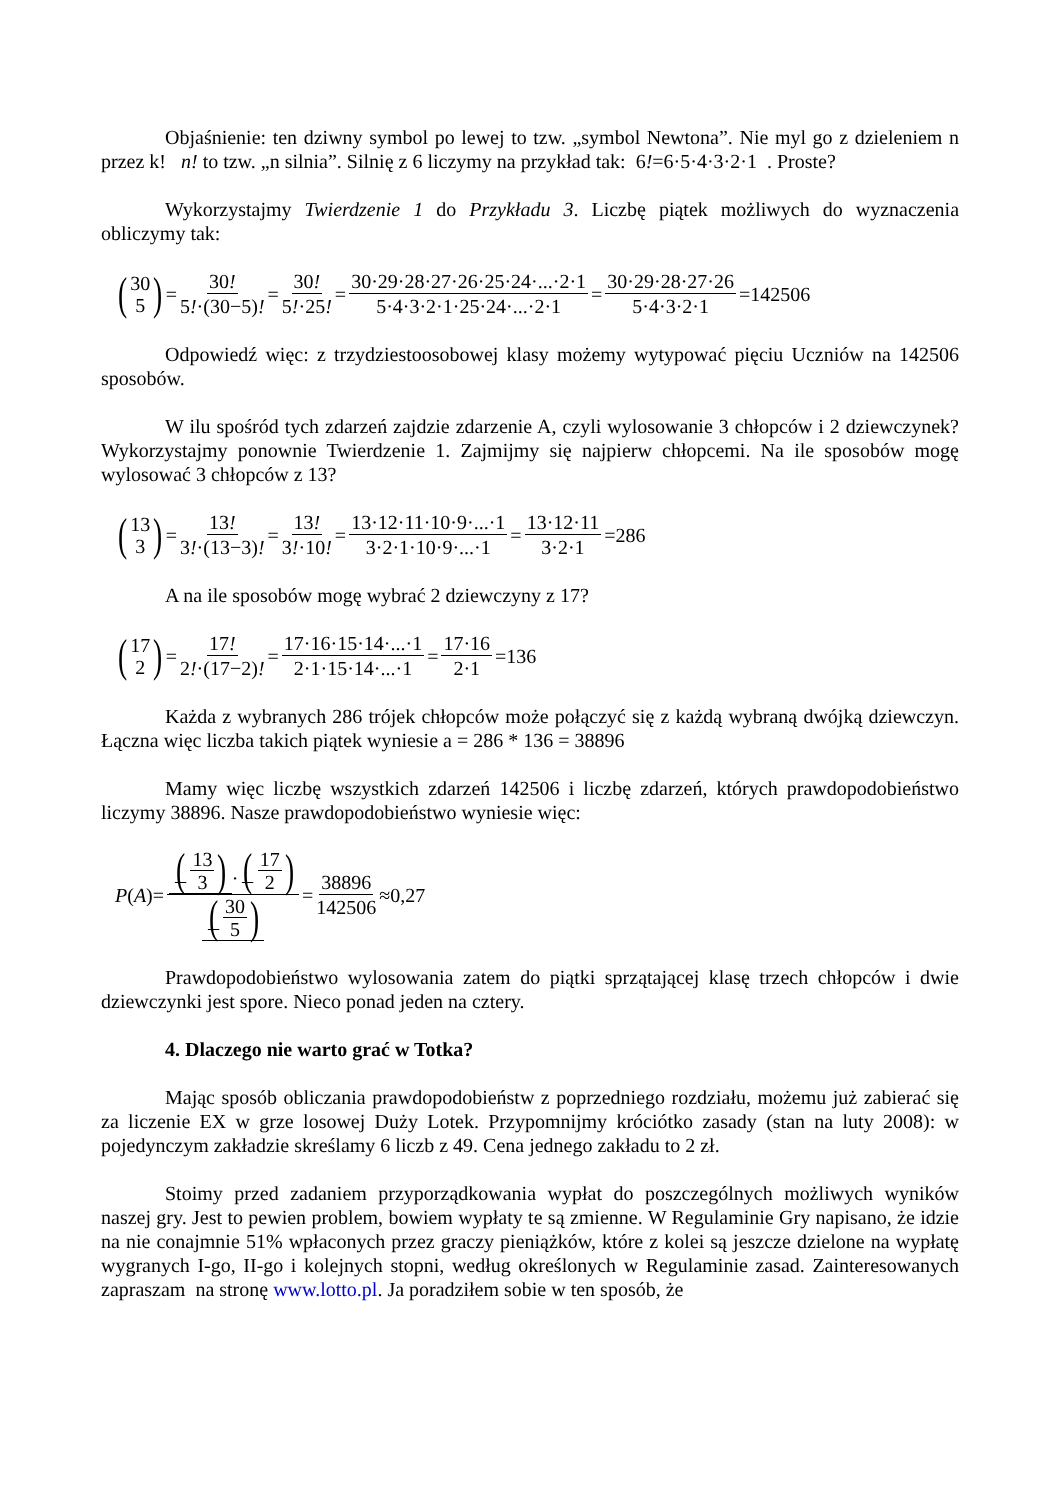Objaśnienie: ten dziwny symbol po lewej to tzw. „symbol Newtona”. Nie myl go z dzieleniem n przez k! n! to tzw. „n silnia”. Silnię z 6 liczymy na przykład tak: 6!=6·5·4·3·2·1 . Proste?
Wykorzystajmy Twierdzenie 1 do Przykładu 3. Liczbę piątek możliwych do wyznaczenia obliczymy tak:
(30 5) = 30! 5!·(30−5)! = 30! 5!·25! = 30·29·28·27·26·25·24·...·2·1 5·4·3·2·1·25·24·...·2·1 = 30·29·28·27·26 5·4·3·2·1 =142506
Odpowiedź więc: z trzydziestoosobowej klasy możemy wytypować pięciu Uczniów na 142506 sposobów.
W ilu spośród tych zdarzeń zajdzie zdarzenie A, czyli wylosowanie 3 chłopców i 2 dziewczynek? Wykorzystajmy ponownie Twierdzenie 1. Zajmijmy się najpierw chłopcemi. Na ile sposobów mogę wylosować 3 chłopców z 13?
(13 3) = 13! 3!·(13−3)! = 13! 3!·10! = 13·12·11·10·9·...·1 3·2·1·10·9·...·1 = 13·12·11 3·2·1 =286
A na ile sposobów mogę wybrać 2 dziewczyny z 17?
(17 2) = 17! 2!·(17−2)! = 17·16·15·14·...·1 2·1·15·14·...·1 = 17·16 2·1 =136
Każda z wybranych 286 trójek chłopców może połączyć się z każdą wybraną dwójką dziewczyn. Łączna więc liczba takich piątek wyniesie a = 286 * 136 = 38896
Mamy więc liczbę wszystkich zdarzeń 142506 i liczbę zdarzeń, których prawdopodobieństwo liczymy 38896. Nasze prawdopodobieństwo wyniesie więc:
P (A)= (13 3)·(17 2) (30 5) = 38896 142506 ≈0,27
Prawdopodobieństwo wylosowania zatem do piątki sprzątającej klasę trzech chłopców i dwie dziewczynki jest spore. Nieco ponad jeden na cztery.
4. Dlaczego nie warto grać w Totka?
Mając sposób obliczania prawdopodobieństw z poprzedniego rozdziału, możemu już zabierać się za liczenie EX w grze losowej Duży Lotek. Przypomnijmy króciótko zasady (stan na luty 2008): w pojedynczym zakładzie skreślamy 6 liczb z 49. Cena jednego zakładu to 2 zł.
Stoimy przed zadaniem przyporządkowania wypłat do poszczególnych możliwych wyników naszej gry. Jest to pewien problem, bowiem wypłaty te są zmienne. W Regulaminie Gry napisano, że idzie na nie conajmnie 51% wpłaconych przez graczy pieniążków, które z kolei są jeszcze dzielone na wypłatę wygranych I-go, II-go i kolejnych stopni, według określonych w Regulaminie zasad. Zainteresowanych zapraszam na stronę www.lotto.pl. Ja poradziłem sobie w ten sposób, że